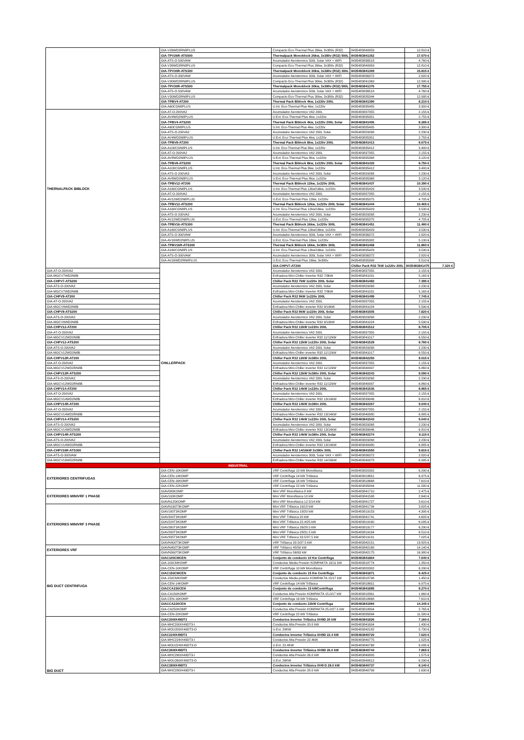| | GIA-V26WD2RN8PLUS | Compacto Eco-Thermal Plus 26kw, 3x380v (R32) | 8435483840959 | 12.810 € | |
| | GIA-TPV26R-ATS500 | Thermalpack Monoblock 26kw, 3x380v (R32) 500L | 8435483841352 | 17.570 € | |
| | GIA-ATS-O-500VAW | Acumulador Aerotermico 500L Solar VAX + WIFI | 8435483836518 | 4.760 € | |
| | GIA-V26WD2RN8PLUS | Compacto Eco-Thermal Plus 26kw, 3x380v (R32) | 8435483840959 | 12.810 € | |
| | GIA-TPV30R-ATS300 | Thermalpack Monoblock 30kw, 3x380v (R32) 300L | 8435483841369 | 15.815 € | |
| | GIA-ATS-O-300VAW | Acumulador Aerotermico 300L Solar VAX + WIFI | 8435483836372 | 2.820 € | |
| | GIA-V30WD2RN8PLUS | Compacto Eco-Thermal Plus 30kw, 3x380v (R32) | 8435483841369 | 12.995 € | |
| | GIA-TPV30R-ATS500 | Thermalpack Monoblock 30kw, 3x380v (R32) 500L | 8435483841376 | 17.755 € | |
| | GIA-ATS-O-500VAW | Acumulador Aerotermico 500L Solar VAX + WIFI | 8435483836518 | 4.760 € | |
| | GIA-V30WD2RN8PLUS | Compacto Eco-Thermal Plus 30kw, 3x380v (R32) | 8435483835344 | 12.995 € | |
| | GIA-TPBV4-AT200 | Thermal Pack Biblock 4kw, 1x220v 200L | 8435483841390 | 8.210 € | |
| | GIA-A60CGN8PLUS | U.Int. Eco-Thermal Plus 4kw, 1x220v | 8435483835405 | 3.300 € | |
| THERNALPACK BIBLOCK | GIA-AT-O-200VA2 | Acumulador Aerotermico VA2 200L | 8435483837355 | 2.155 € | |
| | GIA-AV4WD2N8PLUS | U.Ext. Eco-Thermal Plus 4kw, 1x220v | 8435483835351 | 2.755 € | |
| | GIA-TPBV4-ATS200 | Thermal Pack Biblock 4kw, 1x220v 200L Solar | 8435483841406 | 8.285 € | |
| | GIA-A60CGN8PLUS | U.Int. Eco-Thermal Plus 4kw, 1x220v | 8435483835405 | 3.300 € | |
| | GIA-ATS-O-200VA2 | Acumulador Aerotermico VA2 200L Solar | 8435483829268 | 2.230 € | |
| | GIA-AV4WD2N8PLUS | U.Ext. Eco-Thermal Plus 4kw, 1x220v | 8435483835351 | 2.755 € | |
| | GIA-TPBV8-AT200 | Thermal Pack Biblock 8kw, 1x220v 200L | 8435483841413 | 8.675 € | |
| | GIA-A100CGN8PLUS | U.Int. Eco-Thermal Plus 8kw, 1x220v | 8435483835412 | 3.400 € | |
| | GIA-AT-O-200VA2 | Acumulador Aerotermico VA2 200L | 8435483837355 | 2.155 € | |
| | GIA-AV8WD2N8PLUS | U.Ext. Eco-Thermal Plus 8kw, 1x220v | 8435483835368 | 3.120 € | |
| | GIA-TPBV8-ATS200 | Thermal Pack Biblock 8kw, 1x220v 200L Solar | 8435483841420 | 8.750 € | |
| | GIA-A100CGN8PLUS | U.Int. Eco-Thermal Plus 8kw, 1x220v | 8435483835412 | 3.400 € | |
| | GIA-ATS-O-200VA2 | Acumulador Aerotermico VA2 200L Solar | 8435483829268 | 2.230 € | |
| | GIA-AV8WD2N8PLUS | U.Ext. Eco-Thermal Plus 8kw, 1x220v | 8435483835368 | 3.120 € | |
| | GIA-TPBV12-AT200 | Thermal Pack Biblock 12kw, 1x220v 200L | 8435483841437 | 10.390 € | |
| | GIA-A160CGN8PLUS | U.Int. Eco-Thermal Plus 12kw/16kw, 1x220v | 8435483835429 | 3.530 € | |
| | GIA-AT-O-200VA2 | Acumulador Aerotermico VA2 200L | 8435483837355 | 2.155 € | |
| | GIA-AV12WD2N8PLUS | U.Ext. Eco-Thermal Plus 12kw, 1x220v | 8435483835375 | 4.705 € | |
| | GIA-TPBV12-ATS200 | Thermal Pack Biblock 12kw, 1x220v 200L Solar | 8435483841444 | 10.465 € | |
| | GIA-A160CGN8PLUS | U.Int. Eco-Thermal Plus 12kw/16kw, 1x220v | 8435483835429 | 3.530 € | |
| | GIA-ATS-O-200VA2 | Acumulador Aerotermico VA2 200L Solar | 8435483829268 | 2.230 € | |
| | GIA-AV12WD2N8PLUS | U.Ext. Eco-Thermal Plus 12kw, 1x220v | 8435483835375 | 4.705 € | |
| | GIA-TPBV16-ATS300 | Thermal Pack Biblock 16kw, 1x220v 300L | 8435483841451 | 11.480 € | |
| | GIA-A160CGN8PLUS | U.Int. Eco-Thermal Plus 12kw/16kw, 1x220v | 8435483835429 | 3.530 € | |
| | GIA-ATS-O-300VAW | Acumulador Aerotermico 300L Solar VAX + WIFI | 8435483836372 | 2.820 € | |
| | GIA-AV16WD2N8PLUS | U.Ext. Eco-Thermal Plus 16kw, 1x220v | 8435483835382 | 5.130 € | |
| | GIA-TPBV16R-ATS300 | Thermal Pack Biblock 16kw, 3x380v 300L | 8435483841468 | 11.860 € | |
| | GIA-A160CGN8PLUS | U.Int. Eco-Thermal Plus 12kw/16kw, 1x220v | 8435483835429 | 3.530 € | |
| | GIA-ATS-O-300VAW | Acumulador Aerotermico 300L Solar VAX + WIFI | 8435483836372 | 2.820 € | |
| | GIA-AV16WD2RN8PLUS | U.Ext. Eco-Thermal Plus 16kw, 3x380v | 8435483835399 | 5.510 € | |
| | CHILLERPACK | GIA-CHPV7-AT200 | Chiller Pack R32 7kW 1x220v 200L | 8435483841475 | 7.320 € |
| GIA-AT-O-200VA2 | | Acumulador Aerotermico VA2 200L | 8435483837355 | 2.155 € | |
| GIA-MGCV7WD2N8B | | Enfriadora Mini-Chiller Inverter R32 7/8kW | 8435483841031 | 5.165 € | |
| GIA-CHPV7-ATS200 | | Chiller Pack R32 7kW 1x220v 200L Solar | 8435483841482 | 7.395 € | |
| GIA-ATS-O-200VA2 | | Acumulador Aerotermico VA2 200L Solar | 8435483829268 | 2.230 € | |
| GIA-MGCV7WD2N8B | | Enfriadora Mini-Chiller Inverter R32 7/8kW | 8435483841031 | 5.165 € | |
| GIA-CHPV9-AT200 | | Chiller Pack R32 9kW 1x220v 200L | 8435483841499 | 7.745 € | |
| GIA-AT-O-200VA2 | | Acumulador Aerotermico VA2 200L | 8435483837355 | 2.155 € | |
| GIA-MGCV9WD2N8B | | Enfriadora Mini-Chiller inverter R32 9/10kW | 8435483841024 | 5.590 € | |
| GIA-CHPV9-ATS200 | | Chiller Pack R32 9kW 1x220v 200L Solar | 8435483841505 | 7.820 € | |
| GIA-ATS-O-200VA2 | | Acumulador Aerotermico VA2 200L Solar | 8435483829268 | 2.230 € | |
| GIA-MGCV9WD2N8B | | Enfriadora Mini-Chiller inverter R32 9/10kW | 8435483841024 | 5.590 € | |
| GIA-CHPV12-AT200 | | Chiller Pack R32 12kW 1x220v 200L | 8435483841512 | 8.705 € | |
| GIA-AT-O-200VA2 | | Acumulador Aerotermico VA2 200L | 8435483837355 | 2.155 € | |
| GIA-MGCV12WD2N8B | | Enfriadora Mini-Chiller inverter R32 11/12kW | 8435483841017 | 6.550 € | |
| GIA-CHPV12-ATS200 | | Chiller Pack R32 12kW 1x220v 200L Solar | 8435483841529 | 8.780 € | |
| GIA-ATS-O-200VA2 | | Acumulador Aerotermico VA2 200L Solar | 8435483829268 | 2.230 € | |
| GIA-MGCV12WD2N8B | | Enfriadora Mini-Chiller inverter R32 11/12kW | 8435483841017 | 6.550 € | |
| GIA-CHPV12R-AT200 | | Chiller Pack R32 12kW 3x380v 200L | 8435483842250 | 9.015 € | |
| GIA-AT-O-200VA2 | | Acumulador Aerotermico VA2 200L | 8435483837355 | 2.155 € | |
| GIA-MGCV12WD2RN8B | | Enfriadora Mini-Chiller inverter R32 11/12kW | 8435483840997 | 6.860 € | |
| GIA-CHPV12R-ATS200 | | Chiller Pack R32 12kW 3x380v 200L Solar | 8435483842243 | 9.090 € | |
| GIA-ATS-O-200VA2 | | Acumulador Aerotermico VA2 200L Solar | 8435483829268 | 2.230 € | |
| GIA-MGCV12WD2RN8B | | Enfriadora Mini-Chiller inverter R32 11/12kW | 8435483840997 | 6.860 € | |
| GIA-CHPV14-AT200 | | Chiller Pack R32 14kW 1x220v 200L | 8435483841536 | 8.965 € | |
| GIA-AT-O-200VA2 | | Acumulador Aerotermico VA2 200L | 8435483837355 | 2.155 € | |
| GIA-MGCV14WD2N8B | | Enfriadora Mini-Chiller inverter R32 13/14kW | 8435483839946 | 6.810 € | |
| GIA-CHPV14R-AT200 | | Chiller Pack R32 14kW 3x380v 200L | 8435483842267 | 9.040 € | |
| GIA-AT-O-200VA2 | | Acumulador Aerotermico VA2 200L | 8435483837355 | 2.155 € | |
| GIA-MGCV14WD2RN8B | | Enfriadora Mini-Chiller inverter R32 13/14kW | 8435483840980 | 6.885 € | |
| GIA-CHPV14-ATS200 | | Chiller Pack R32 14kW 1x220v 200L Solar | 8435483841543 | 9.040 € | |
| GIA-ATS-O-200VA2 | | Acumulador Aerotermico VA2 200L Solar | 8435483829268 | 2.230 € | |
| GIA-MGCV14WD2N8B | | Enfriadora Mini-Chiller inverter R32 13/14kW | 8435483839946 | 6.810 € | |
| GIA-CHPV14R-ATS200 | | Chiller Pack R32 14kW 3x380v 200L Solar | 8435483842274 | 9.115 € | |
| GIA-ATS-O-200VA2 | | Acumulador Aerotermico VA2 200L Solar | 8435483829268 | 2.230 € | |
| GIA-MGCV14WD2RN8B | | Enfriadora Mini-Chiller inverter R32 13/14kW | 8435483840980 | 6.885 € | |
| GIA-CHPV16R-ATS300 | | Chiller Pack R32 14/16kW 3x380v 300L | 8435483841550 | 9.815 € | |
| GIA-ATS-O-300VAW | | Acumulador Aerotermico 300L Solar VAX + WIFI | 8435483836372 | 2.820 € | |
| GIA-MGCV16WD2RN8B | | Enfriadora Mini-Chiller Inverter R32 14/16kW | 8435483840973 | 6.995 € | |
| INDUSTRIAL | | | | | |
| EXTERIORES CENTRIFUGAS | GIA-CEN-10KOMP | VRF Centrífuga 10 kW Monofásica | 8435483820302 | 6.290 € | |
| | GIA-CEN-14KOMP | VRF Centrífuga 14 kW Trifásica | 8435483818651 | 6.975 € | |
| | GIA-CEN-16KOMP | VRF Centrífuga 16 kW Trifásica | 8435483818668 | 7.610 € | |
| | GIA-CEN-22KOMP | VRF Centrífuga 22 kW Trifásica | 8435483835894 | 11.580 € | |
| EXTERIORES MINIVRF 1 PHASE | GIAV080KOMP | Mini VRF Monofásica 8 kW | 8435483841710 | 2.475 € | |
| | GIAV100KOMP | Mini VRF Monofásica 10 kW | 8435483841598 | 2.640 € | |
| | GIAVN125KOMP | Mini VRF Monofásica 12.5/14 kW | 8435483841727 | 3.610 € | |
| EXTERIORES MINIVRF 3 PHASE | GIAVN160T3KOMP | Mini VRF Trifásica 16/18 kW | 8435483841734 | 3.825 € | |
| | GIAV180T3KOMP | Mini VRF Trifásica 18/20 kW | 8435483819153 | 4.395 € | |
| | GIAV200T3KOMP | Mini VRF Trifásica 20 kW | 8435483841741 | 4.605 € | |
| | GIAV224T3KOMP | Mini VRF Trifásica 22.4/25 kW | 8435483819160 | 6.095 € | |
| | GIAV260T3KOMP | Mini VRF Trifásica 26/28.5 kW | 8435483819177 | 6.290 € | |
| | GIAV280T3KOMP | Mini VRF Trifásica 28/31.5 kW | 8435483819184 | 6.510 € | |
| | GIAV335T3KOMP | Mini VRF Trifásica 33.5/37.5 kW | 8435483819191 | 7.025 € | |
| | GIAVN400T3KOMP | VRF Trifásica 33.5/37.5 kW | 8435483842151 | 13.825 € | |
| EXTERIORES VRF | GIAVN450T3KOMP | VRF Trifásico 45/50 kW | 8435483842168 | 14.140 € | |
| | GIAVN560T3KOMP | VRF Trifásico 56/63 kW | 8435483842175 | 16.980 € | |
| BIG DUCT CENTRIFUGA | GIAC100CMCEN | Conjunto de conducto 10 Kw Centrífuga | 8435483841864 | 7.640 € | |
| | GIA-100CMKOMP | Conductos Media Presión KOMPAKTA 10/11 kW | 8435483818774 | 1.350 € | |
| | GIA-CEN-10KOMP | VRF Centrífuga 10 kW Monofásica | 8435483820302 | 6.290 € | |
| | GIAC150CMCEN | Conjunto de conducto 15 Kw Centrífuga | 8435483841871 | 8.425 € | |
| | GIA-150CMKOMP | Conductos Media presión KOMPAKTA 15/17 kW | 8435483818798 | 1.450 € | |
| | GIA-CEN-14KOMP | VRF Centrífuga 14 kW Trifásica | 8435483818651 | 6.975 € | |
| | GIACCA150CEN | Conjunto de conducto 15 kWCentrífuga | 8435483841895 | 9.270 € | |
| | GIA-CA150KOMP | Conductos Alta Presión KOMPAKTA 15.0/17 kW | 8435483818361 | 1.660 € | |
| | GIA-CEN-16KOMP | VRF Centrífuga 16 kW Trifásica | 8435483818668 | 7.610 € | |
| | GIACCA220CEN | Conjunto de conducto 22kW Centrífuga | 8435483841994 | 14.345 € | |
| | GIA-CA250KOMP | Conductos Alta Presión KOMPAKTA 25.0/27.5 kW | 8435483818804 | 2.765 € | |
| | GIA-CEN-22KOMP | VRF Centrífuga 22 kW Trifásica | 8435483835894 | 11.580 € | |
| BIG DUCT | GIAC200IX49DT3 | Conductos Inverter Trifásica IX49D 20 kW | 8435483841826 | 7.160 € | |
| | GIA-MHC200IX49DT3-I | Conductos Alta Presión 20.0 kW | 8435483841604 | 1.430 € | |
| | GIA-MOU200IX49DT3-O | U.Ext. 20KW | 8435483842182 | 5.730 € | |
| | GIAC224IX49DT3 | Conductos Inverter Trifásica IX49D 22.4 kW | 8435483840720 | 7.620 € | |
| | GIA-MHC224IX49DT3-I | Conductos Alta Presión 22.4kW | 8435483840775 | 1.525 € | |
| | GIA-MOU224IX49DT3-O | U.Ext. 22.4KW | 8435483840768 | 6.095 € | |
| | GIAC260IX49DT3 | Conductos Inverter Trifásica IX49D 26.0 kW | 8435483840744 | 7.865 € | |
| | GIA-MHC260IX49DT3-I | Conductos Alta Presión 26.0 kW | 8435483840805 | 1.575 € | |
| | GIA-MOU260IX49DT3-O | U.Ext. 26KW | 8435483840812 | 6.290 € | |
| | GIAC280IX49DT3 | Conductos Inverter Trifásica IX49 D 28.0 kW | 8435483840737 | 8.140 € | |
| | GIA-MHC280IX49DT3-I | Conductos Alta Presión 28.0 kW | 8435483840799 | 1.630 € | |